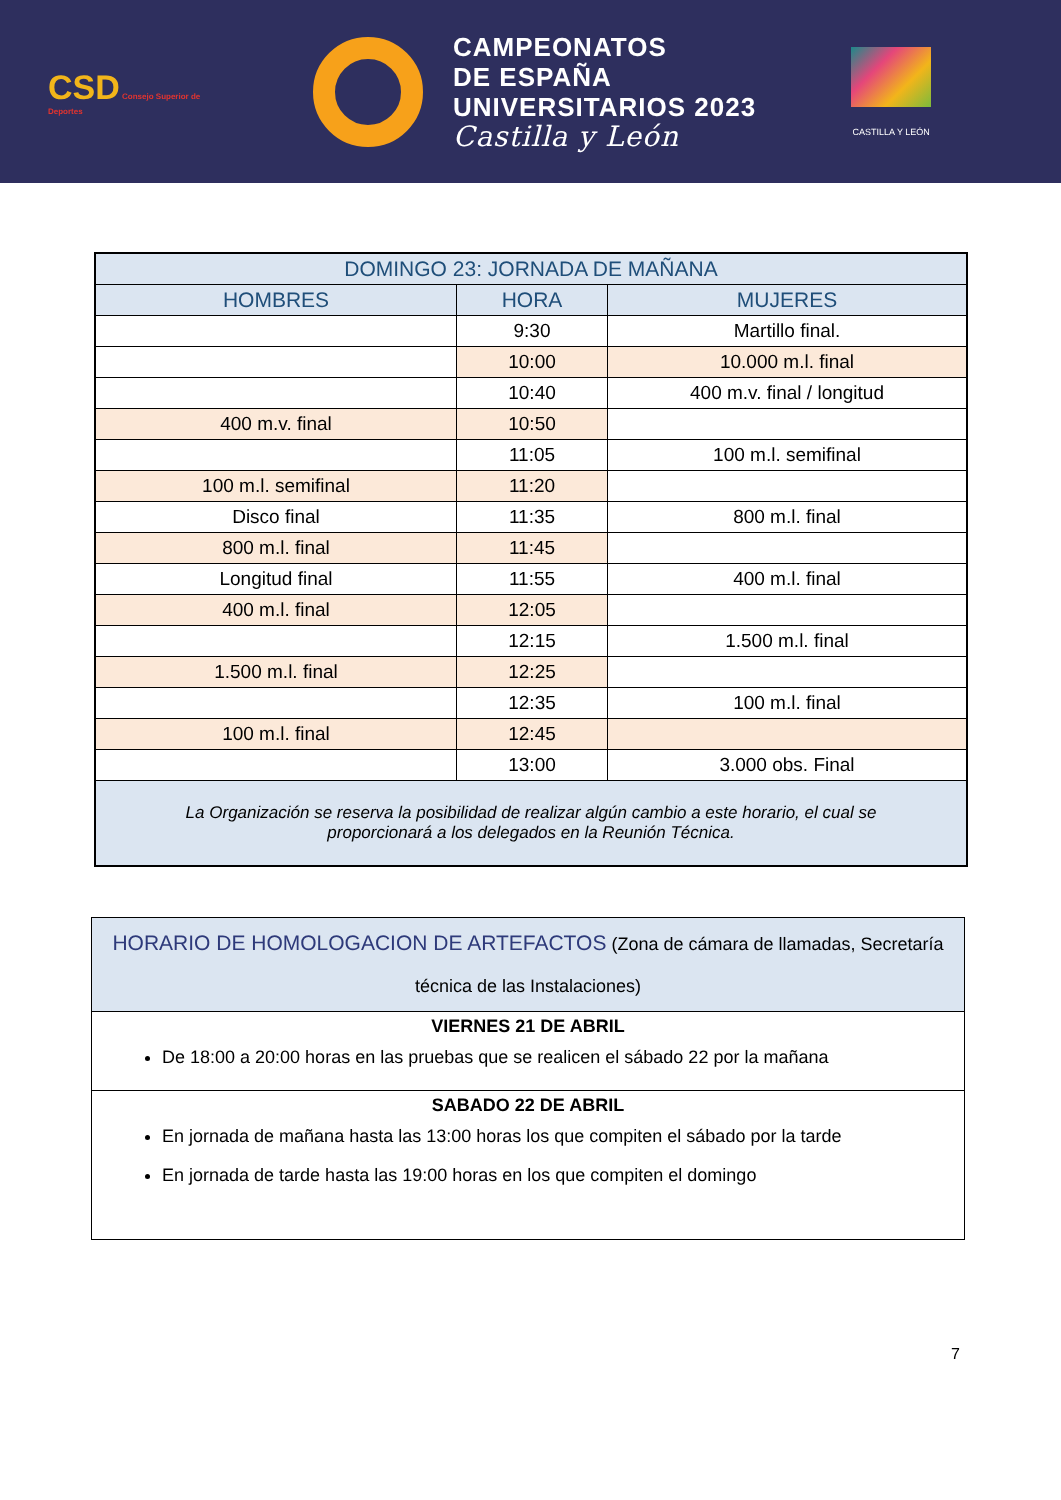CSD Consejo Superior de Deportes
CAMPEONATOS
DE ESPAÑA
UNIVERSITARIOS 2023
Castilla y León
CASTILLA Y LEÓN
| DOMINGO 23: JORNADA DE MAÑANA | | |
| --- | --- | --- |
| HOMBRES | HORA | MUJERES |
| | 9:30 | Martillo final. |
| | 10:00 | 10.000 m.l. final |
| | 10:40 | 400 m.v. final / longitud |
| 400 m.v. final | 10:50 | |
| | 11:05 | 100 m.l. semifinal |
| 100 m.l. semifinal | 11:20 | |
| Disco final | 11:35 | 800 m.l. final |
| 800 m.l. final | 11:45 | |
| Longitud final | 11:55 | 400 m.l. final |
| 400 m.l. final | 12:05 | |
| | 12:15 | 1.500 m.l. final |
| 1.500 m.l. final | 12:25 | |
| | 12:35 | 100 m.l. final |
| 100 m.l. final | 12:45 | |
| | 13:00 | 3.000 obs. Final |
| La Organización se reserva la posibilidad de realizar algún cambio a este horario, el cual se proporcionará a los delegados en la Reunión Técnica. | | |
| HORARIO DE HOMOLOGACION DE ARTEFACTOS (Zona de cámara de llamadas, Secretaría técnica de las Instalaciones) |
| VIERNES 21 DE ABRIL De 18:00 a 20:00 horas en las pruebas que se realicen el sábado 22 por la mañana |
| SABADO 22 DE ABRIL En jornada de mañana hasta las 13:00 horas los que compiten el sábado por la tarde En jornada de tarde hasta las 19:00 horas en los que compiten el domingo |
7